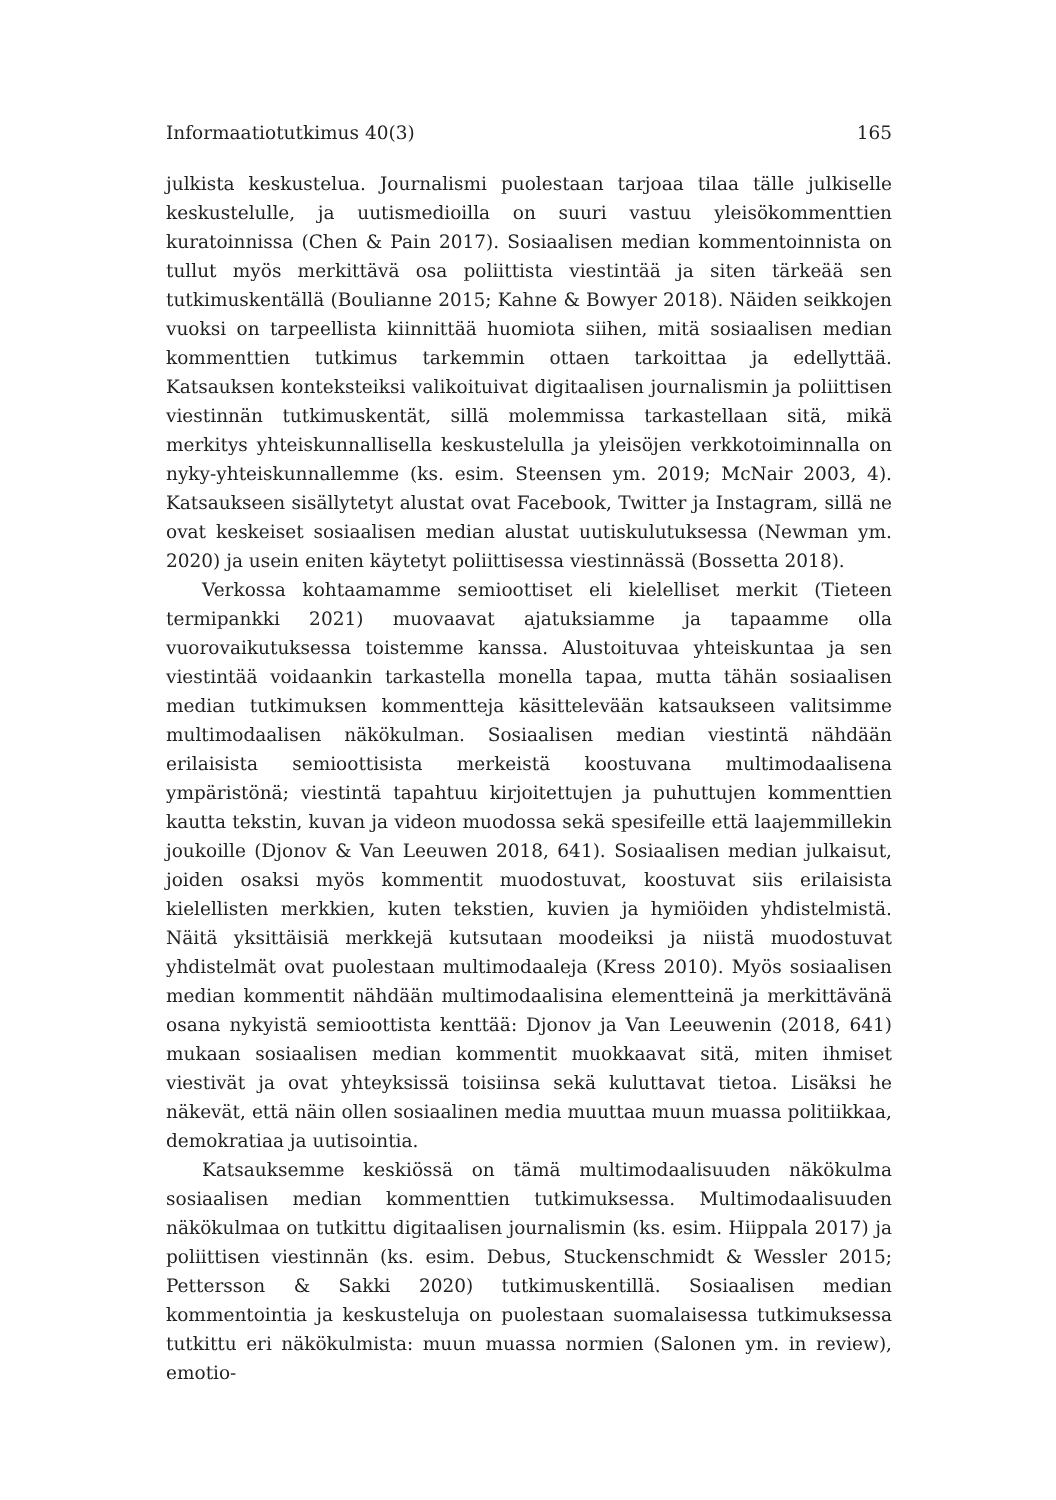Informaatiotutkimus 40(3) 165
julkista keskustelua. Journalismi puolestaan tarjoaa tilaa tälle julkiselle keskustelulle, ja uutismedioilla on suuri vastuu yleisökommenttien kuratoinnissa (Chen & Pain 2017). Sosiaalisen median kommentoinnista on tullut myös merkittävä osa poliittista viestintää ja siten tärkeää sen tutkimuskentällä (Boulianne 2015; Kahne & Bowyer 2018). Näiden seikkojen vuoksi on tarpeellista kiinnittää huomiota siihen, mitä sosiaalisen median kommenttien tutkimus tarkemmin ottaen tarkoittaa ja edellyttää. Katsauksen konteksteiksi valikoituivat digitaalisen journalismin ja poliittisen viestinnän tutkimuskentät, sillä molemmissa tarkastellaan sitä, mikä merkitys yhteiskunnallisella keskustelulla ja yleisöjen verkkotoiminnalla on nyky-yhteiskunnallemme (ks. esim. Steensen ym. 2019; McNair 2003, 4). Katsaukseen sisällytetyt alustat ovat Facebook, Twitter ja Instagram, sillä ne ovat keskeiset sosiaalisen median alustat uutiskulutuksessa (Newman ym. 2020) ja usein eniten käytetyt poliittisessa viestinnässä (Bossetta 2018).
Verkossa kohtaamamme semioottiset eli kielelliset merkit (Tieteen termipankki 2021) muovaavat ajatuksiamme ja tapaamme olla vuorovaikutuksessa toistemme kanssa. Alustoituvaa yhteiskuntaa ja sen viestintää voidaankin tarkastella monella tapaa, mutta tähän sosiaalisen median tutkimuksen kommentteja käsittelevään katsaukseen valitsimme multimodaalisen näkökulman. Sosiaalisen median viestintä nähdään erilaisista semioottisista merkeistä koostuvana multimodaalisena ympäristönä; viestintä tapahtuu kirjoitettujen ja puhuttujen kommenttien kautta tekstin, kuvan ja videon muodossa sekä spesifeille että laajemmillekin joukoille (Djonov & Van Leeuwen 2018, 641). Sosiaalisen median julkaisut, joiden osaksi myös kommentit muodostuvat, koostuvat siis erilaisista kielellisten merkkien, kuten tekstien, kuvien ja hymiöiden yhdistelmistä. Näitä yksittäisiä merkkejä kutsutaan moodeiksi ja niistä muodostuvat yhdistelmät ovat puolestaan multimodaaleja (Kress 2010). Myös sosiaalisen median kommentit nähdään multimodaalisina elementteinä ja merkittävänä osana nykyistä semioottista kenttää: Djonov ja Van Leeuwenin (2018, 641) mukaan sosiaalisen median kommentit muokkaavat sitä, miten ihmiset viestivät ja ovat yhteyksissä toisiinsa sekä kuluttavat tietoa. Lisäksi he näkevät, että näin ollen sosiaalinen media muuttaa muun muassa politiikkaa, demokratiaa ja uutisointia.
Katsauksemme keskiössä on tämä multimodaalisuuden näkökulma sosiaalisen median kommenttien tutkimuksessa. Multimodaalisuuden näkökulmaa on tutkittu digitaalisen journalismin (ks. esim. Hiippala 2017) ja poliittisen viestinnän (ks. esim. Debus, Stuckenschmidt & Wessler 2015; Pettersson & Sakki 2020) tutkimuskentillä. Sosiaalisen median kommentointia ja keskusteluja on puolestaan suomalaisessa tutkimuksessa tutkittu eri näkökulmista: muun muassa normien (Salonen ym. in review), emotio-